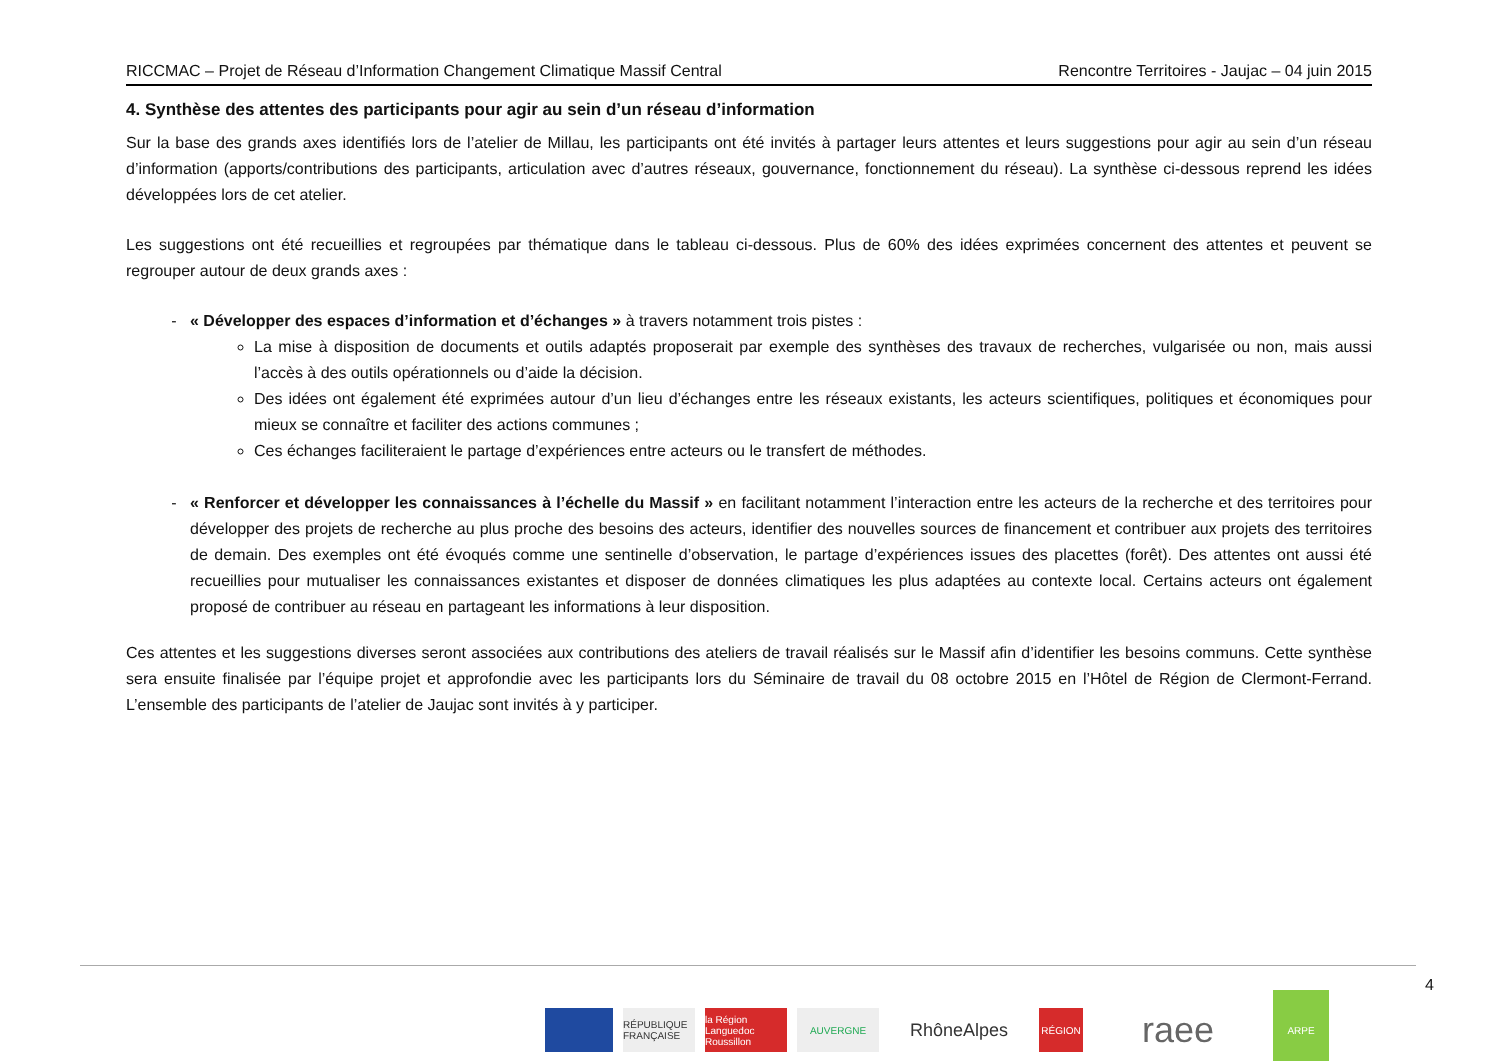RICCMAC – Projet de Réseau d’Information Changement Climatique Massif Central Rencontre Territoires - Jaujac – 04 juin 2015
4. Synthèse des attentes des participants pour agir au sein d’un réseau d’information
Sur la base des grands axes identifiés lors de l’atelier de Millau, les participants ont été invités à partager leurs attentes et leurs suggestions pour agir au sein d’un réseau d’information (apports/contributions des participants, articulation avec d’autres réseaux, gouvernance, fonctionnement du réseau). La synthèse ci-dessous reprend les idées développées lors de cet atelier.
Les suggestions ont été recueillies et regroupées par thématique dans le tableau ci-dessous. Plus de 60% des idées exprimées concernent des attentes et peuvent se regrouper autour de deux grands axes :
« Développer des espaces d’information et d’échanges » à travers notamment trois pistes :
La mise à disposition de documents et outils adaptés proposerait par exemple des synthèses des travaux de recherches, vulgarisée ou non, mais aussi l’accès à des outils opérationnels ou d’aide la décision.
Des idées ont également été exprimées autour d’un lieu d’échanges entre les réseaux existants, les acteurs scientifiques, politiques et économiques pour mieux se connaître et faciliter des actions communes ;
Ces échanges faciliteraient le partage d’expériences entre acteurs ou le transfert de méthodes.
« Renforcer et développer les connaissances à l’échelle du Massif » en facilitant notamment l’interaction entre les acteurs de la recherche et des territoires pour développer des projets de recherche au plus proche des besoins des acteurs, identifier des nouvelles sources de financement et contribuer aux projets des territoires de demain. Des exemples ont été évoqués comme une sentinelle d’observation, le partage d’expériences issues des placettes (forêt). Des attentes ont aussi été recueillies pour mutualiser les connaissances existantes et disposer de données climatiques les plus adaptées au contexte local. Certains acteurs ont également proposé de contribuer au réseau en partageant les informations à leur disposition.
Ces attentes et les suggestions diverses seront associées aux contributions des ateliers de travail réalisés sur le Massif afin d’identifier les besoins communs. Cette synthèse sera ensuite finalisée par l’équipe projet et approfondie avec les participants lors du Séminaire de travail du 08 octobre 2015 en l’Hôtel de Région de Clermont-Ferrand. L’ensemble des participants de l’atelier de Jaujac sont invités à y participer.
RÉPUBLIQUE FRANÇAISE
la Région Languedoc Roussillon
AUVERGNE
RhôneAlpes
RÉGION
raee
ARPE
4